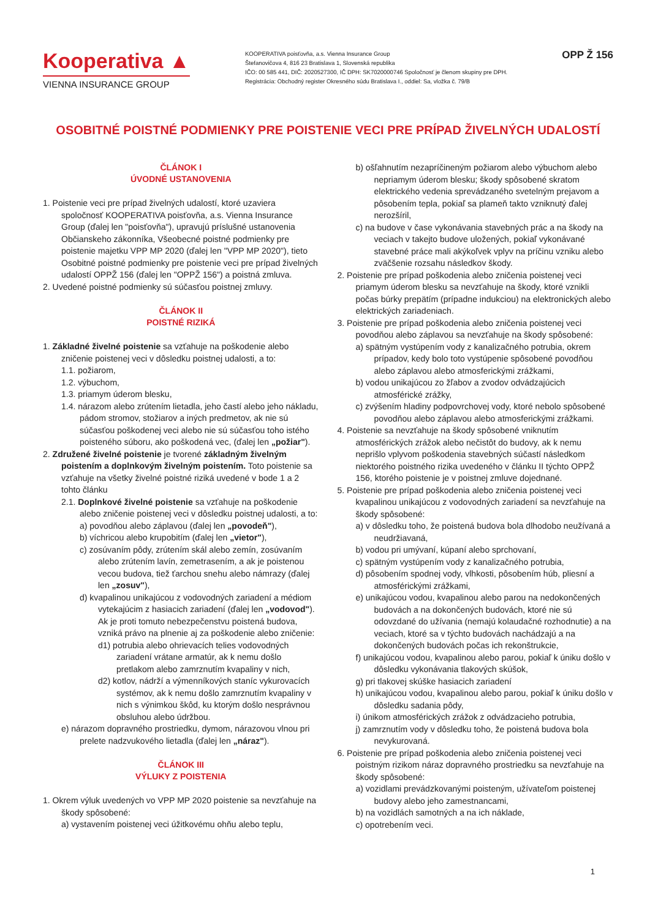Kooperativa ▲
VIENNA INSURANCE GROUP
KOOPERATIVA poisťovňa, a.s. Vienna Insurance Group
Štefanovičova 4, 816 23 Bratislava 1, Slovenská republika
IČO: 00 585 441, DIČ: 2020527300, IČ DPH: SK7020000746 Spoločnosť je členom skupiny pre DPH.
Registrácia: Obchodný register Okresného súdu Bratislava I., oddiel: Sa, vložka č. 79/B
OPP Ž 156
OSOBITNÉ POISTNÉ PODMIENKY PRE POISTENIE VECI PRE PRÍPAD ŽIVELNÝCH UDALOSTÍ
ČLÁNOK I
ÚVODNÉ USTANOVENIA
1. Poistenie veci pre prípad živelných udalostí, ktoré uzaviera spoločnosť KOOPERATIVA poisťovňa, a.s. Vienna Insurance Group (ďalej len "poisťovňa"), upravujú príslušné ustanovenia Občianskeho zákonníka, Všeobecné poistné podmienky pre poistenie majetku VPP MP 2020 (ďalej len "VPP MP 2020"), tieto Osobitné poistné podmienky pre poistenie veci pre prípad živelných udalostí OPPŽ 156 (ďalej len "OPPŽ 156") a poistná zmluva.
2. Uvedené poistné podmienky sú súčasťou poistnej zmluvy.
ČLÁNOK II
POISTNÉ RIZIKÁ
1. Základné živelné poistenie sa vzťahuje na poškodenie alebo zničenie poistenej veci v dôsledku poistnej udalosti, a to:
1.1. požiarom,
1.2. výbuchom,
1.3. priamym úderom blesku,
1.4. nárazom alebo zrútením lietadla, jeho častí alebo jeho nákladu, pádom stromov, stožiarov a iných predmetov, ak nie sú súčasťou poškodenej veci alebo nie sú súčasťou toho istého poisteného súboru, ako poškodená vec, (ďalej len „požiar").
2. Združené živelné poistenie je tvorené základným živelným poistením a doplnkovým živelným poistením. Toto poistenie sa vzťahuje na všetky živelné poistné riziká uvedené v bode 1 a 2 tohto článku
2.1. Doplnkové živelné poistenie sa vzťahuje na poškodenie alebo zničenie poistenej veci v dôsledku poistnej udalosti, a to:
a) povodňou alebo záplavou (ďalej len „povodeň"),
b) víchricou alebo krupobitím (ďalej len „vietor"),
c) zosúvaním pôdy, zrútením skál alebo zemín, zosúvaním alebo zrútením lavín, zemetrasením, a ak je poistenou vecou budova, tiež ťarchou snehu alebo námrazy (ďalej len „zosuv"),
d) kvapalinou unikajúcou z vodovodných zariadení a médiom vytekajúcim z hasiacich zariadení (ďalej len „vodovod").
Ak je proti tomuto nebezpečenstvu poistená budova, vzniká právo na plnenie aj za poškodenie alebo zničenie:
d1) potrubia alebo ohrievacích telies vodovodných zariadení vrátane armatúr, ak k nemu došlo pretlakom alebo zamrznutím kvapaliny v nich,
d2) kotlov, nádrží a výmenníkových staníc vykurovacích systémov, ak k nemu došlo zamrznutím kvapaliny v nich s výnimkou škôd, ku ktorým došlo nesprávnou obsluhou alebo údržbou.
e) nárazom dopravného prostriedku, dymom, nárazovou vlnou pri prelete nadzvukového lietadla (ďalej len „náraz").
ČLÁNOK III
VÝLUKY Z POISTENIA
1. Okrem výluk uvedených vo VPP MP 2020 poistenie sa nevzťahuje na škody spôsobené:
a) vystavením poistenej veci úžitkovému ohňu alebo teplu,
b) ošľahnutím nezapríčineným požiarom alebo výbuchom alebo nepriamym úderom blesku; škody spôsobené skratom elektrického vedenia sprevádzaného svetelným prejavom a pôsobením tepla, pokiaľ sa plameň takto vzniknutý ďalej nerozšíril,
c) na budove v čase vykonávania stavebných prác a na škody na veciach v takejto budove uložených, pokiaľ vykonávané stavebné práce mali akýkoľvek vplyv na príčinu vzniku alebo zväčšenie rozsahu následkov škody.
2. Poistenie pre prípad poškodenia alebo zničenia poistenej veci priamym úderom blesku sa nevzťahuje na škody, ktoré vznikli počas búrky prepätím (prípadne indukciou) na elektronických alebo elektrických zariadeniach.
3. Poistenie pre prípad poškodenia alebo zničenia poistenej veci povodňou alebo záplavou sa nevzťahuje na škody spôsobené:
a) spätným vystúpením vody z kanalizačného potrubia, okrem prípadov, kedy bolo toto vystúpenie spôsobené povodňou alebo záplavou alebo atmosferickými zrážkami,
b) vodou unikajúcou zo žľabov a zvodov odvádzajúcich atmosférické zrážky,
c) zvýšením hladiny podpovrchovej vody, ktoré nebolo spôsobené povodňou alebo záplavou alebo atmosferickými zrážkami.
4. Poistenie sa nevzťahuje na škody spôsobené vniknutím atmosférických zrážok alebo nečistôt do budovy, ak k nemu neprišlo vplyvom poškodenia stavebných súčastí následkom niektorého poistného rizika uvedeného v článku II týchto OPPŽ 156, ktorého poistenie je v poistnej zmluve dojednané.
5. Poistenie pre prípad poškodenia alebo zničenia poistenej veci kvapalinou unikajúcou z vodovodných zariadení sa nevzťahuje na škody spôsobené:
a) v dôsledku toho, že poistená budova bola dlhodobo neužívaná a neudržiavaná,
b) vodou pri umývaní, kúpaní alebo sprchovaní,
c) spätným vystúpením vody z kanalizačného potrubia,
d) pôsobením spodnej vody, vlhkosti, pôsobením húb, pliesní a atmosférickými zrážkami,
e) unikajúcou vodou, kvapalinou alebo parou na nedokončených budovách a na dokončených budovách, ktoré nie sú odovzdané do užívania (nemajú kolaudačné rozhodnutie) a na veciach, ktoré sa v týchto budovách nachádzajú a na dokončených budovách počas ich rekonštrukcie,
f) unikajúcou vodou, kvapalinou alebo parou, pokiaľ k úniku došlo v dôsledku vykonávania tlakových skúšok,
g) pri tlakovej skúške hasiacich zariadení
h) unikajúcou vodou, kvapalinou alebo parou, pokiaľ k úniku došlo v dôsledku sadania pôdy,
i) únikom atmosférických zrážok z odvádzacieho potrubia,
j) zamrznutím vody v dôsledku toho, že poistená budova bola nevykurovaná.
6. Poistenie pre prípad poškodenia alebo zničenia poistenej veci poistným rizikom náraz dopravného prostriedku sa nevzťahuje na škody spôsobené:
a) vozidlami prevádzkovanými poisteným, užívateľom poistenej budovy alebo jeho zamestnancami,
b) na vozidlách samotných a na ich náklade,
c) opotrebením veci.
1